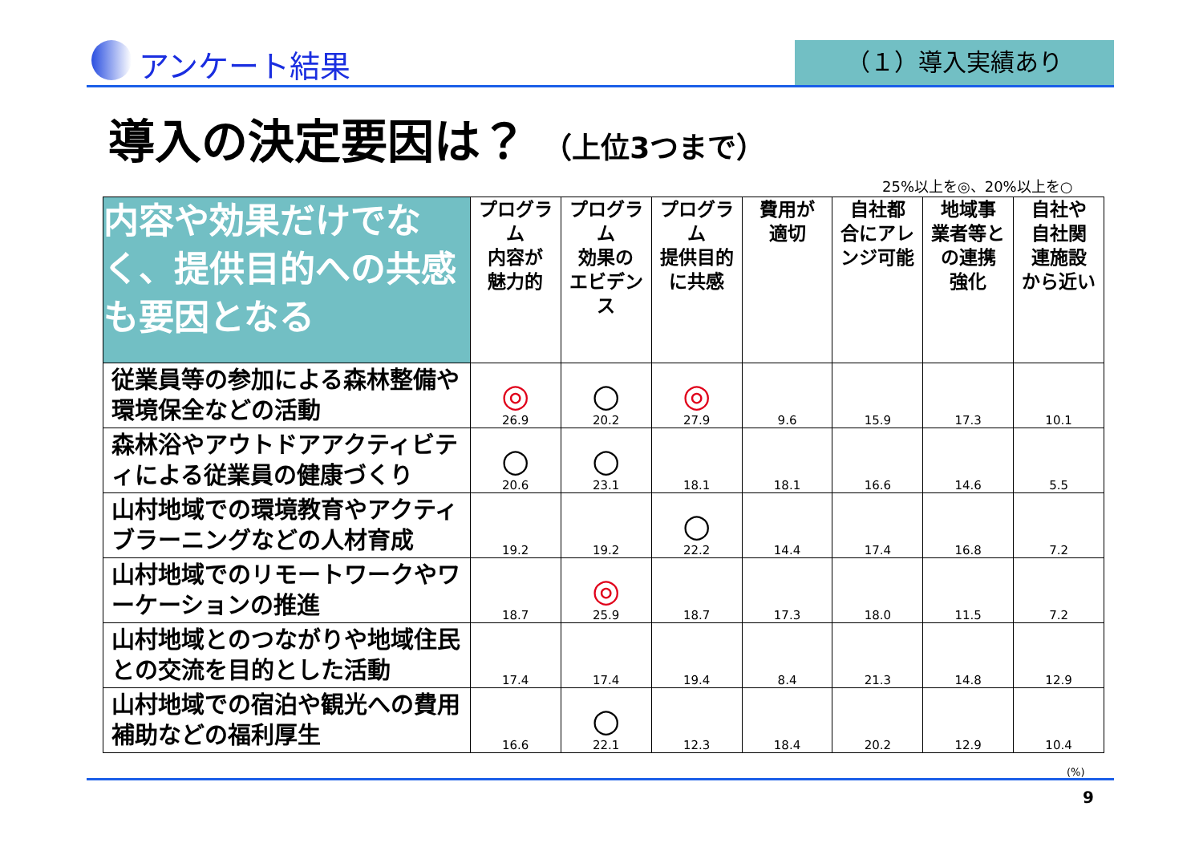アンケート結果 （１）導入実績あり
導入の決定要因は？ （上位3つまで）
25%以上を◎、20%以上を○
| 内容や効果だけでなく、提供目的への共感も要因となる | プログラム 内容が 魅力的 | プログラム 効果の エビデンス | プログラム 提供目的 に共感 | 費用が 適切 | 自社都 合にアレ ンジ可能 | 地域事 業者等と の連携 強化 | 自社や 自社関 連施設 から近い |
| --- | --- | --- | --- | --- | --- | --- | --- |
| 従業員等の参加による森林整備や環境保全などの活動 | ◎ 26.9 | ○ 20.2 | ◎ 27.9 | 9.6 | 15.9 | 17.3 | 10.1 |
| 森林浴やアウトドアアクティビティによる従業員の健康づくり | ○ 20.6 | ○ 23.1 | 18.1 | 18.1 | 16.6 | 14.6 | 5.5 |
| 山村地域での環境教育やアクティブラーニングなどの人材育成 | 19.2 | 19.2 | ○ 22.2 | 14.4 | 17.4 | 16.8 | 7.2 |
| 山村地域でのリモートワークやワーケーションの推進 | 18.7 | ◎ 25.9 | 18.7 | 17.3 | 18.0 | 11.5 | 7.2 |
| 山村地域とのつながりや地域住民との交流を目的とした活動 | 17.4 | 17.4 | 19.4 | 8.4 | 21.3 | 14.8 | 12.9 |
| 山村地域での宿泊や観光への費用補助などの福利厚生 | 16.6 | ○ 22.1 | 12.3 | 18.4 | 20.2 | 12.9 | 10.4 |
(%)
9